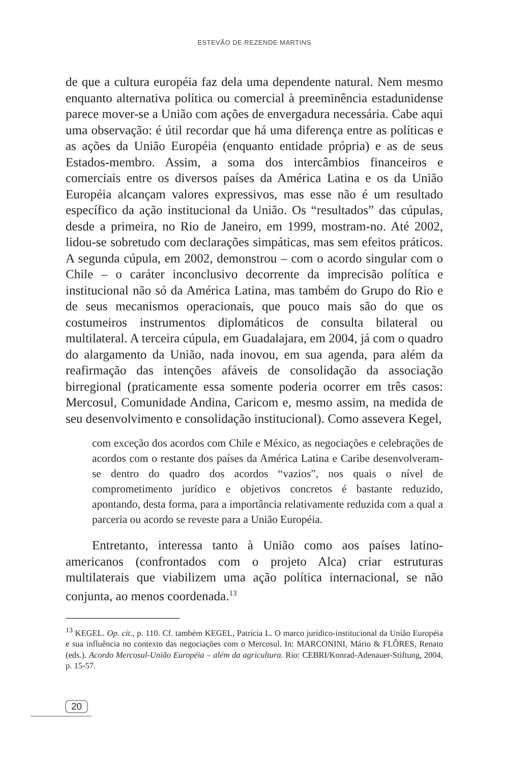ESTEVÃO DE REZENDE MARTINS
de que a cultura européia faz dela uma dependente natural. Nem mesmo enquanto alternativa política ou comercial à preeminência estadunidense parece mover-se a União com ações de envergadura necessária. Cabe aqui uma observação: é útil recordar que há uma diferença entre as políticas e as ações da União Européia (enquanto entidade própria) e as de seus Estados-membro. Assim, a soma dos intercâmbios financeiros e comerciais entre os diversos países da América Latina e os da União Européia alcançam valores expressivos, mas esse não é um resultado específico da ação institucional da União. Os “resultados” das cúpulas, desde a primeira, no Rio de Janeiro, em 1999, mostram-no. Até 2002, lidou-se sobretudo com declarações simpáticas, mas sem efeitos práticos. A segunda cúpula, em 2002, demonstrou – com o acordo singular com o Chile – o caráter inconclusivo decorrente da imprecisão política e institucional não só da América Latina, mas também do Grupo do Rio e de seus mecanismos operacionais, que pouco mais são do que os costumeiros instrumentos diplomáticos de consulta bilateral ou multilateral. A terceira cúpula, em Guadalajara, em 2004, já com o quadro do alargamento da União, nada inovou, em sua agenda, para além da reafirmação das intenções afáveis de consolidação da associação birregional (praticamente essa somente poderia ocorrer em três casos: Mercosul, Comunidade Andina, Caricom e, mesmo assim, na medida de seu desenvolvimento e consolidação institucional). Como assevera Kegel,
com exceção dos acordos com Chile e México, as negociações e celebrações de acordos com o restante dos países da América Latina e Caribe desenvolveram-se dentro do quadro dos acordos “vazios”, nos quais o nível de comprometimento jurídico e objetivos concretos é bastante reduzido, apontando, desta forma, para a importância relativamente reduzida com a qual a parceria ou acordo se reveste para a União Européia.
Entretanto, interessa tanto à União como aos países latino-americanos (confrontados com o projeto Alca) criar estruturas multilaterais que viabilizem uma ação política internacional, se não conjunta, ao menos coordenada.<sup>13</sup>
<sup>13</sup> KEGEL. Op. cit., p. 110. Cf. também KEGEL, Patrícia L. O marco jurídico-institucional da União Européia e sua influência no contexto das negociações com o Mercosul. In: MARCONINI, Mário & FLÔRES, Renato (eds.). Acordo Mercosul-União Européia – além da agricultura. Rio: CEBRI/Konrad-Adenauer-Stiftung, 2004, p. 15-57.
20